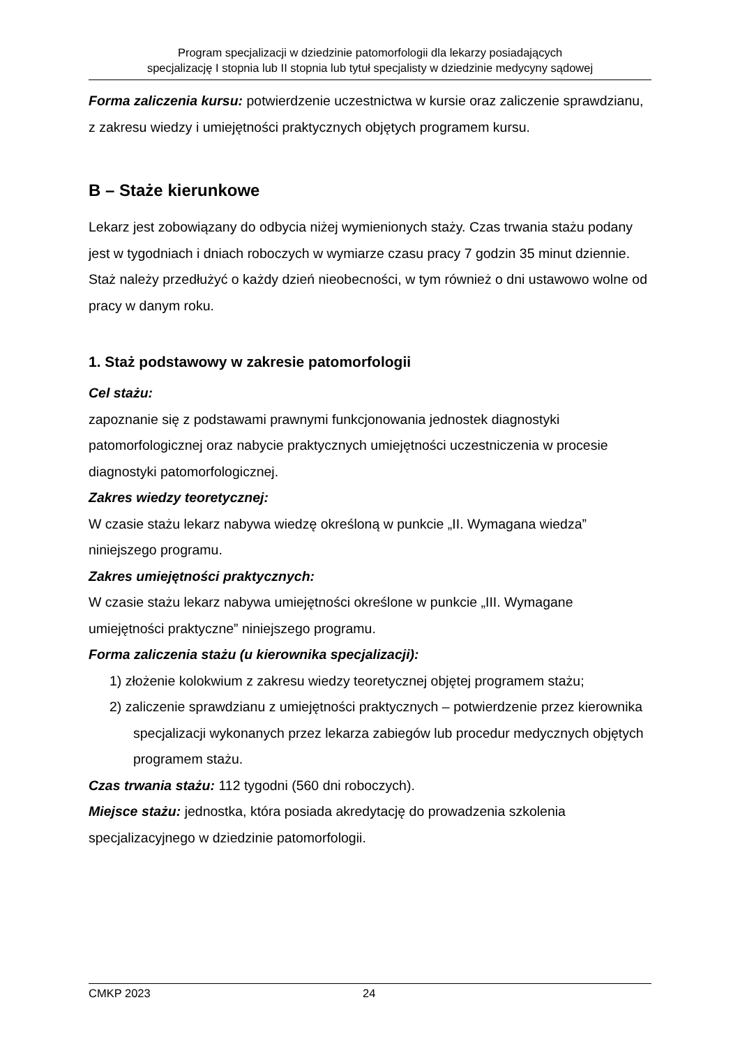Program specjalizacji w dziedzinie patomorfologii dla lekarzy posiadających
specjalizację I stopnia lub II stopnia lub tytuł specjalisty w dziedzinie medycyny sądowej
Forma zaliczenia kursu: potwierdzenie uczestnictwa w kursie oraz zaliczenie sprawdzianu, z zakresu wiedzy i umiejętności praktycznych objętych programem kursu.
B – Staże kierunkowe
Lekarz jest zobowiązany do odbycia niżej wymienionych staży. Czas trwania stażu podany jest w tygodniach i dniach roboczych w wymiarze czasu pracy 7 godzin 35 minut dziennie. Staż należy przedłużyć o każdy dzień nieobecności, w tym również o dni ustawowo wolne od pracy w danym roku.
1. Staż podstawowy w zakresie patomorfologii
Cel stażu:
zapoznanie się z podstawami prawnymi funkcjonowania jednostek diagnostyki patomorfologicznej oraz nabycie praktycznych umiejętności uczestniczenia w procesie diagnostyki patomorfologicznej.
Zakres wiedzy teoretycznej:
W czasie stażu lekarz nabywa wiedzę określoną w punkcie „II. Wymagana wiedza” niniejszego programu.
Zakres umiejętności praktycznych:
W czasie stażu lekarz nabywa umiejętności określone w punkcie „III. Wymagane umiejętności praktyczne” niniejszego programu.
Forma zaliczenia stażu (u kierownika specjalizacji):
1) złożenie kolokwium z zakresu wiedzy teoretycznej objętej programem stażu;
2) zaliczenie sprawdzianu z umiejętności praktycznych – potwierdzenie przez kierownika specjalizacji wykonanych przez lekarza zabiegów lub procedur medycznych objętych programem stażu.
Czas trwania stażu: 112 tygodni (560 dni roboczych).
Miejsce stażu: jednostka, która posiada akredytację do prowadzenia szkolenia specjalizacyjnego w dziedzinie patomorfologii.
CMKP 2023 24